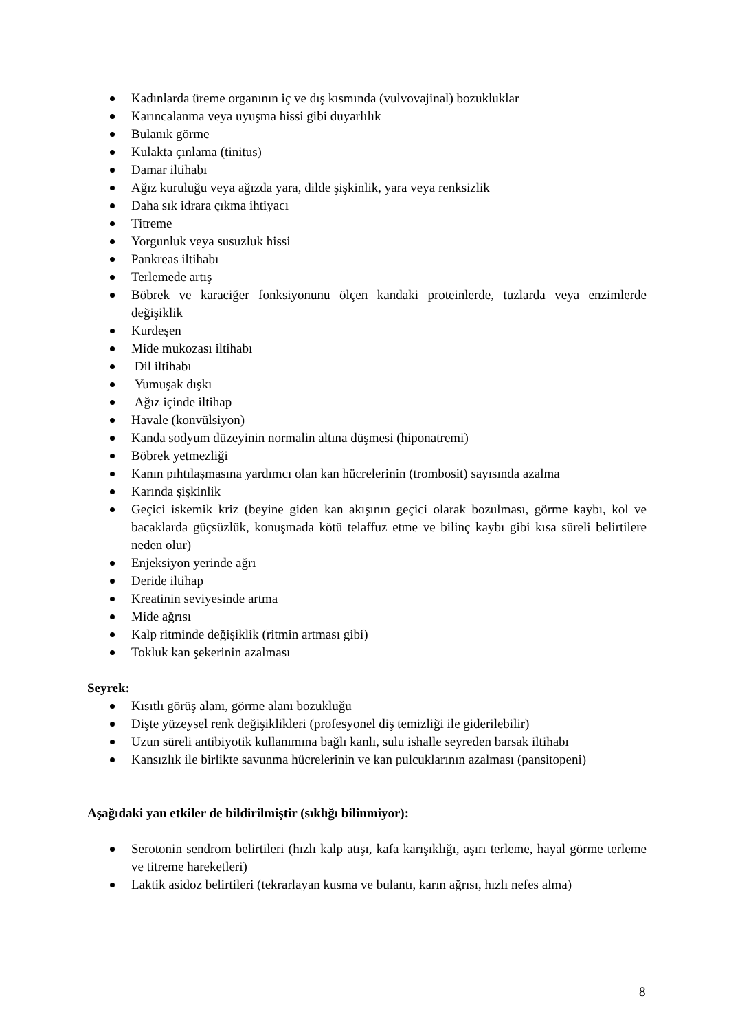Kadınlarda üreme organının iç ve dış kısmında (vulvovajinal) bozukluklar
Karıncalanma veya uyuşma hissi gibi duyarlılık
Bulanık görme
Kulakta çınlama (tinitus)
Damar iltihabı
Ağız kuruluğu veya ağızda yara, dilde şişkinlik, yara veya renksizlik
Daha sık idrara çıkma ihtiyacı
Titreme
Yorgunluk veya susuzluk hissi
Pankreas iltihabı
Terlemede artış
Böbrek ve karaciğer fonksiyonunu ölçen kandaki proteinlerde, tuzlarda veya enzimlerde değişiklik
Kurdeşen
Mide mukozası iltihabı
Dil iltihabı
Yumuşak dışkı
Ağız içinde iltihap
Havale (konvülsiyon)
Kanda sodyum düzeyinin normalin altına düşmesi (hiponatremi)
Böbrek yetmezliği
Kanın pıhtılaşmasına yardımcı olan kan hücrelerinin (trombosit) sayısında azalma
Karında şişkinlik
Geçici iskemik kriz (beyine giden kan akışının geçici olarak bozulması, görme kaybı, kol ve bacaklarda güçsüzlük, konuşmada kötü telaffuz etme ve bilinç kaybı gibi kısa süreli belirtilere neden olur)
Enjeksiyon yerinde ağrı
Deride iltihap
Kreatinin seviyesinde artma
Mide ağrısı
Kalp ritminde değişiklik (ritmin artması gibi)
Tokluk kan şekerinin azalması
Seyrek:
Kısıtlı görüş alanı, görme alanı bozukluğu
Dişte yüzeysel renk değişiklikleri (profesyonel diş temizliği ile giderilebilir)
Uzun süreli antibiyotik kullanımına bağlı kanlı, sulu ishalle seyreden barsak iltihabı
Kansızlık ile birlikte savunma hücrelerinin ve kan pulcuklarının azalması (pansitopeni)
Aşağıdaki yan etkiler de bildirilmiştir (sıklığı bilinmiyor):
Serotonin sendrom belirtileri (hızlı kalp atışı, kafa karışıklığı, aşırı terleme, hayal görme terleme ve titreme hareketleri)
Laktik asidoz belirtileri (tekrarlayan kusma ve bulantı, karın ağrısı, hızlı nefes alma)
8